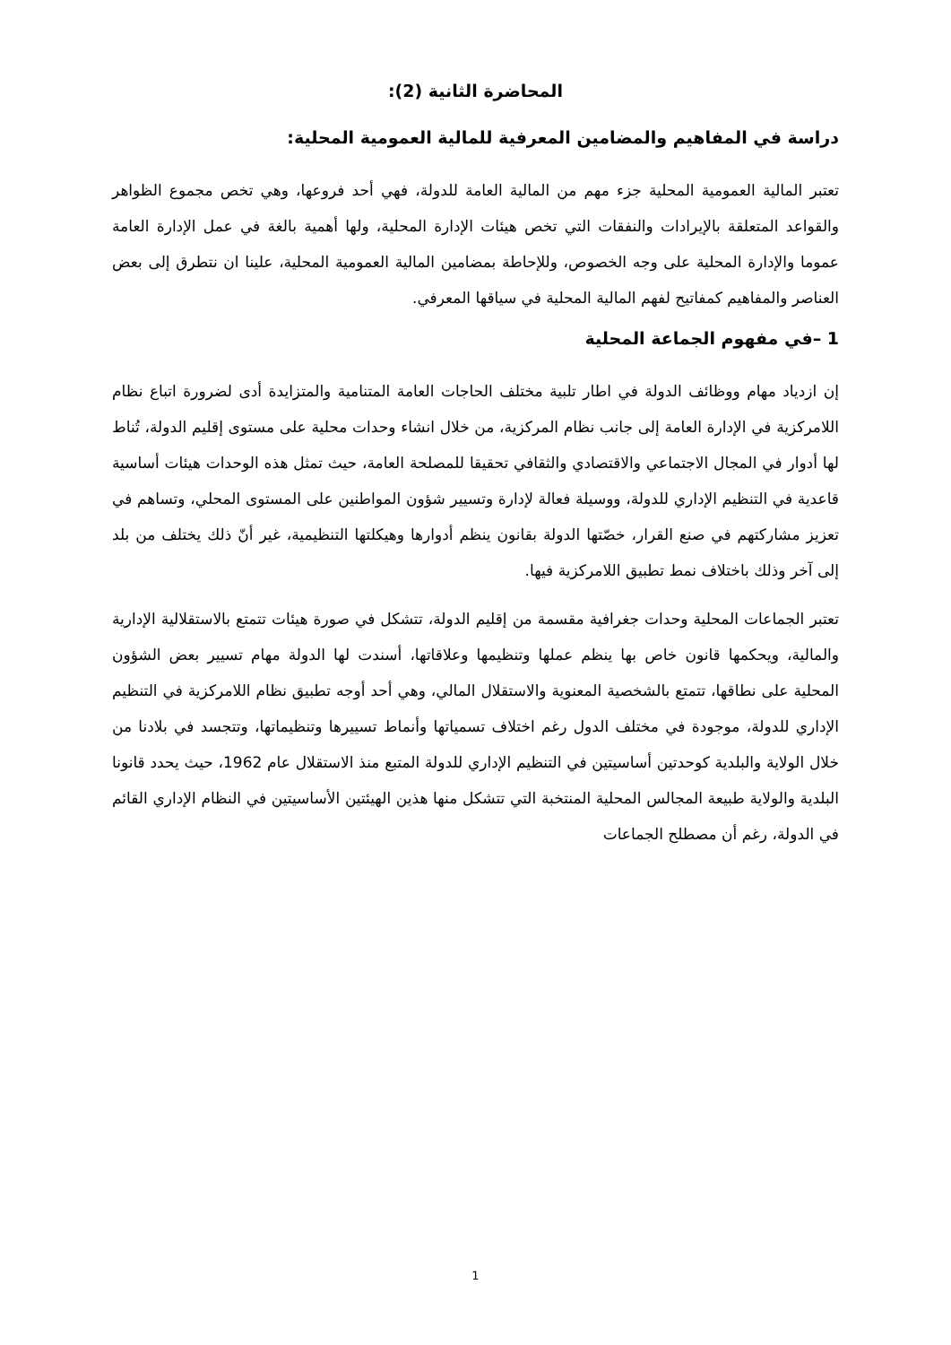المحاضرة الثانية (2):
دراسة في المفاهيم والمضامين المعرفية للمالية العمومية المحلية:
تعتبر المالية العمومية المحلية جزء مهم من المالية العامة للدولة، فهي أحد فروعها، وهي تخص مجموع الظواهر والقواعد المتعلقة بالإيرادات والنفقات التي تخص هيئات الإدارة المحلية، ولها أهمية بالغة في عمل الإدارة العامة عموما والإدارة المحلية على وجه الخصوص، وللإحاطة بمضامين المالية العمومية المحلية، علينا ان نتطرق إلى بعض العناصر والمفاهيم كمفاتيح لفهم المالية المحلية في سياقها المعرفي.
1 –في مفهوم الجماعة المحلية
إن ازدياد مهام ووظائف الدولة في اطار تلبية مختلف الحاجات العامة المتنامية والمتزايدة أدى لضرورة اتباع نظام اللامركزية في الإدارة العامة إلى جانب نظام المركزية، من خلال انشاء وحدات محلية على مستوى إقليم الدولة، تُناط لها أدوار في المجال الاجتماعي والاقتصادي والثقافي تحقيقا للمصلحة العامة، حيث تمثل هذه الوحدات هيئات أساسية قاعدية في التنظيم الإداري للدولة، ووسيلة فعالة لإدارة وتسيير شؤون المواطنين على المستوى المحلي، وتساهم في تعزيز مشاركتهم في صنع القرار، خصّتها الدولة بقانون ينظم أدوارها وهيكلتها التنظيمية، غير أنّ ذلك يختلف من بلد إلى آخر وذلك باختلاف نمط تطبيق اللامركزية فيها.
تعتبر الجماعات المحلية وحدات جغرافية مقسمة من إقليم الدولة، تتشكل في صورة هيئات تتمتع بالاستقلالية الإدارية والمالية، ويحكمها قانون خاص بها ينظم عملها وتنظيمها وعلاقاتها، أسندت لها الدولة مهام تسيير بعض الشؤون المحلية على نطاقها، تتمتع بالشخصية المعنوية والاستقلال المالي، وهي أحد أوجه تطبيق نظام اللامركزية في التنظيم الإداري للدولة، موجودة في مختلف الدول رغم اختلاف تسمياتها وأنماط تسييرها وتنظيماتها، وتتجسد في بلادنا من خلال الولاية والبلدية كوحدتين أساسيتين في التنظيم الإداري للدولة المتبع منذ الاستقلال عام 1962، حيث يحدد قانونا البلدية والولاية طبيعة المجالس المحلية المنتخبة التي تتشكل منها هذين الهيئتين الأساسيتين في النظام الإداري القائم في الدولة، رغم أن مصطلح الجماعات
1